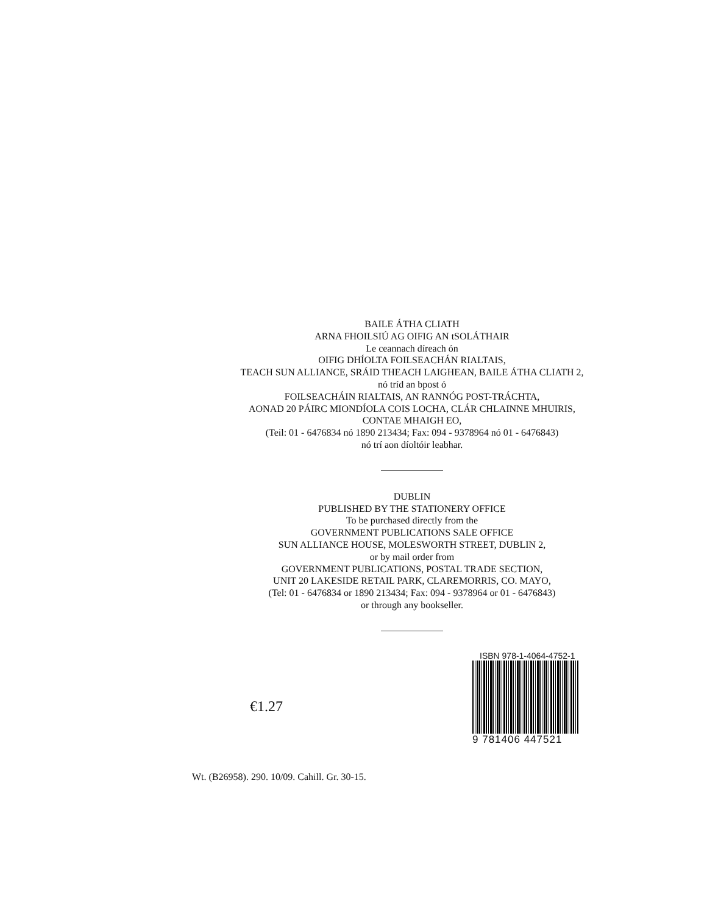BAILE ÁTHA CLIATH
ARNA FHOILSIÚ AG OIFIG AN tSOLÁTHAIR
Le ceannach díreach ón
OIFIG DHÍOLTA FOILSEACHÁN RIALTAIS,
TEACH SUN ALLIANCE, SRÁID THEACH LAIGHEAN, BAILE ÁTHA CLIATH 2,
nó tríd an bpost ó
FOILSEACHÁIN RIALTAIS, AN RANNÓG POST-TRÁCHTA,
AONAD 20 PÁIRC MIONDÍOLA COIS LOCHA, CLÁR CHLAINNE MHUIRIS,
CONTAE MHAIGH EO,
(Teil: 01 - 6476834 nó 1890 213434; Fax: 094 - 9378964 nó 01 - 6476843)
nó trí aon díoltóir leabhar.
DUBLIN
PUBLISHED BY THE STATIONERY OFFICE
To be purchased directly from the
GOVERNMENT PUBLICATIONS SALE OFFICE
SUN ALLIANCE HOUSE, MOLESWORTH STREET, DUBLIN 2,
or by mail order from
GOVERNMENT PUBLICATIONS, POSTAL TRADE SECTION,
UNIT 20 LAKESIDE RETAIL PARK, CLAREMORRIS, CO. MAYO,
(Tel: 01 - 6476834 or 1890 213434; Fax: 094 - 9378964 or 01 - 6476843)
or through any bookseller.
€1.27
ISBN 978-1-4064-4752-1
9 781406 447521
Wt. (B26958). 290. 10/09. Cahill. Gr. 30-15.